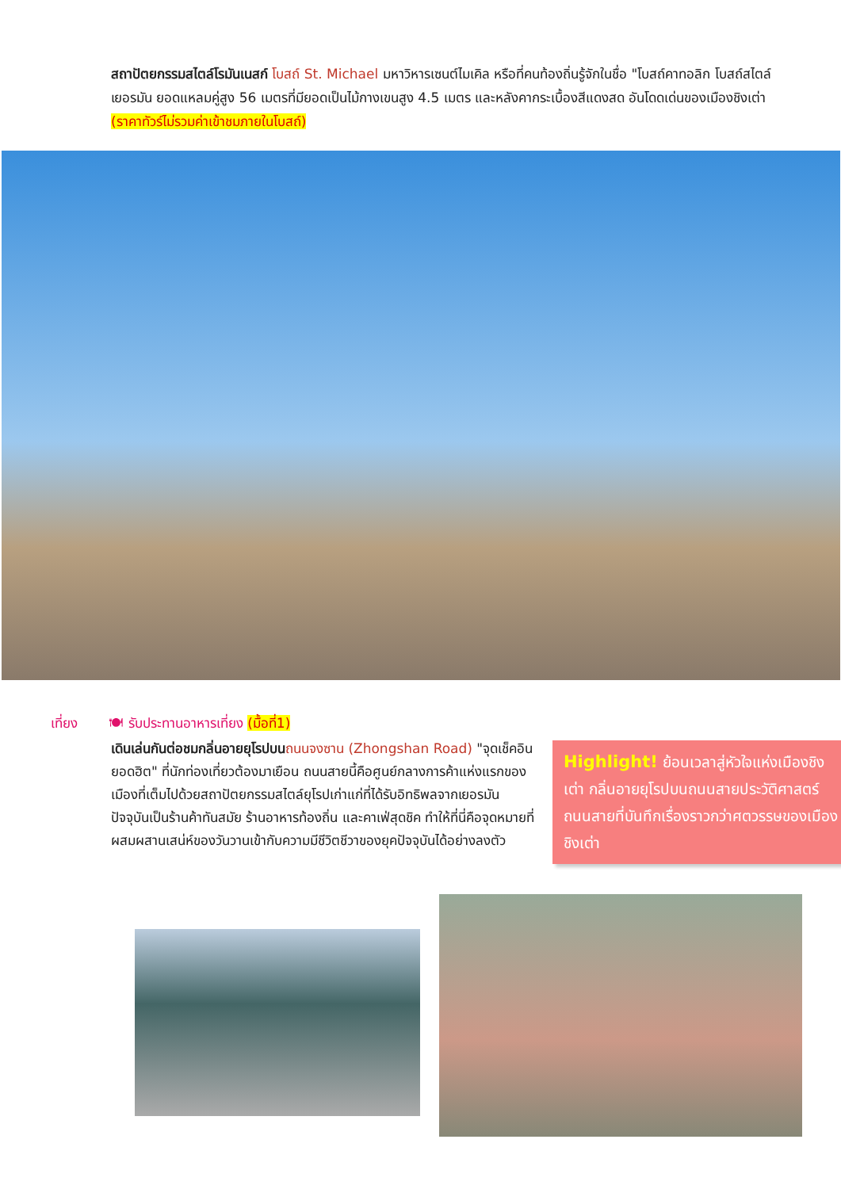สถาปัตยกรรมสไตล์โรมันเนสก์ โบสถ์ St. Michael มหาวิหารเซนต์ไมเคิล หรือที่คนท้องถิ่นรู้จักในชื่อ "โบสถ์คาทอลิก โบสถ์สไตล์เยอรมัน ยอดแหลมคู่สูง 56 เมตรที่มียอดเป็นไม้กางเขนสูง 4.5 เมตร และหลังคากระเบื้องสีแดงสด อันโดดเด่นของเมืองชิงเต่า (ราคาทัวร์ไม่รวมค่าเข้าชมภายในโบสถ์)
เที่ยง 🍽 รับประทานอาหารเที่ยง (มื้อที่1)
เดินเล่นกันต่อชมกลิ่นอายยุโรปบน ถนนจงซาน (Zhongshan Road) "จุดเช็คอินยอดฮิต" ที่นักท่องเที่ยวต้องมาเยือน ถนนสายนี้คือศูนย์กลางการค้าแห่งแรกของเมืองที่เต็มไปด้วยสถาปัตยกรรมสไตล์ยุโรปเก่าแก่ที่ได้รับอิทธิพลจากเยอรมัน ปัจจุบันเป็นร้านค้าทันสมัย ร้านอาหารท้องถิ่น และคาเฟ่สุดชิค ทำให้ที่นี่คือจุดหมายที่ผสมผสานเสน่ห์ของวันวานเข้ากับความมีชีวิตชีวาของยุคปัจจุบันได้อย่างลงตัว
Highlight! ย้อนเวลาสู่หัวใจแห่งเมืองชิงเต่า กลิ่นอายยุโรปบนถนนสายประวัติศาสตร์ ถนนสายที่บันทึกเรื่องราวกว่าศตวรรษของเมืองชิงเต่า